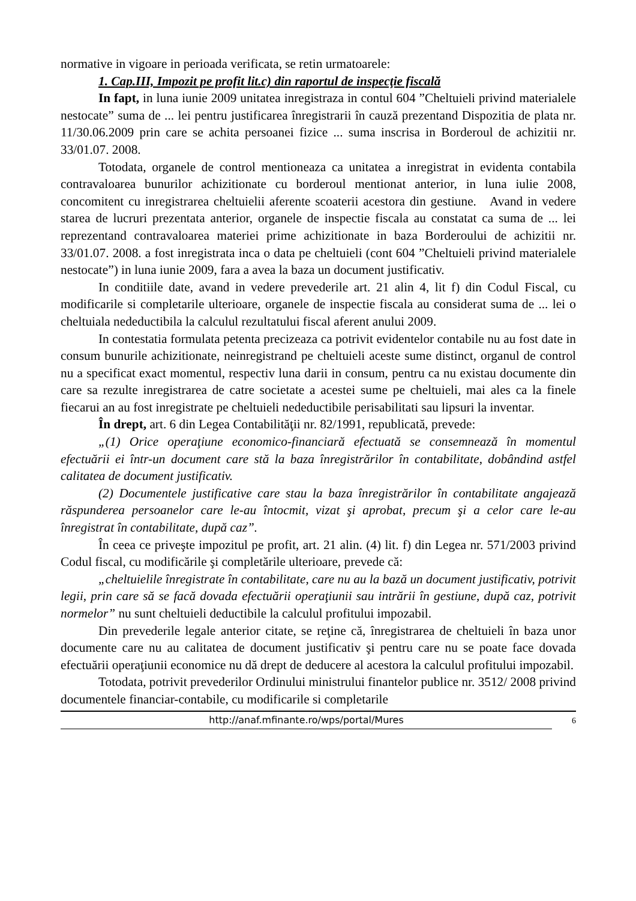normative in vigoare in perioada verificata, se retin urmatoarele:
1. Cap.III, Impozit pe profit lit.c) din raportul de inspecţie fiscală
In fapt, in luna iunie 2009 unitatea inregistraza in contul 604 ”Cheltuieli privind materialele nestocate” suma de ... lei pentru justificarea înregistrarii în cauză prezentand Dispozitia de plata nr. 11/30.06.2009 prin care se achita persoanei fizice ... suma inscrisa in Borderoul de achizitii nr. 33/01.07. 2008.
Totodata, organele de control mentioneaza ca unitatea a inregistrat in evidenta contabila contravaloarea bunurilor achizitionate cu borderoul mentionat anterior, in luna iulie 2008, concomitent cu inregistrarea cheltuielii aferente scoaterii acestora din gestiune. Avand in vedere starea de lucruri prezentata anterior, organele de inspectie fiscala au constatat ca suma de ... lei reprezentand contravaloarea materiei prime achizitionate in baza Borderoului de achizitii nr. 33/01.07. 2008. a fost inregistrata inca o data pe cheltuieli (cont 604 ”Cheltuieli privind materialele nestocate”) in luna iunie 2009, fara a avea la baza un document justificativ.
In conditiile date, avand in vedere prevederile art. 21 alin 4, lit f) din Codul Fiscal, cu modificarile si completarile ulterioare, organele de inspectie fiscala au considerat suma de ... lei o cheltuiala nedeductibila la calculul rezultatului fiscal aferent anului 2009.
In contestatia formulata petenta precizeaza ca potrivit evidentelor contabile nu au fost date in consum bunurile achizitionate, neinregistrand pe cheltuieli aceste sume distinct, organul de control nu a specificat exact momentul, respectiv luna darii in consum, pentru ca nu existau documente din care sa rezulte inregistrarea de catre societate a acestei sume pe cheltuieli, mai ales ca la finele fiecarui an au fost inregistrate pe cheltuieli nedeductibile perisabilitati sau lipsuri la inventar.
În drept, art. 6 din Legea Contabilităţii nr. 82/1991, republicată, prevede:
„(1) Orice operaţiune economico-financiară efectuată se consemnează în momentul efectuării ei într-un document care stă la baza înregistrărilor în contabilitate, dobândind astfel calitatea de document justificativ.
(2) Documentele justificative care stau la baza înregistrărilor în contabilitate angajează răspunderea persoanelor care le-au întocmit, vizat şi aprobat, precum şi a celor care le-au înregistrat în contabilitate, după caz”.
În ceea ce priveşte impozitul pe profit, art. 21 alin. (4) lit. f) din Legea nr. 571/2003 privind Codul fiscal, cu modificările şi completările ulterioare, prevede că:
„cheltuielile înregistrate în contabilitate, care nu au la bază un document justificativ, potrivit legii, prin care să se facă dovada efectuării operaţiunii sau intrării în gestiune, după caz, potrivit normelor” nu sunt cheltuieli deductibile la calculul profitului impozabil.
Din prevederile legale anterior citate, se reţine că, înregistrarea de cheltuieli în baza unor documente care nu au calitatea de document justificativ şi pentru care nu se poate face dovada efectuării operaţiunii economice nu dă drept de deducere al acestora la calculul profitului impozabil.
Totodata, potrivit prevederilor Ordinului ministrului finantelor publice nr. 3512/ 2008 privind documentele financiar-contabile, cu modificarile si completarile
http://anaf.mfinante.ro/wps/portal/Mures 6